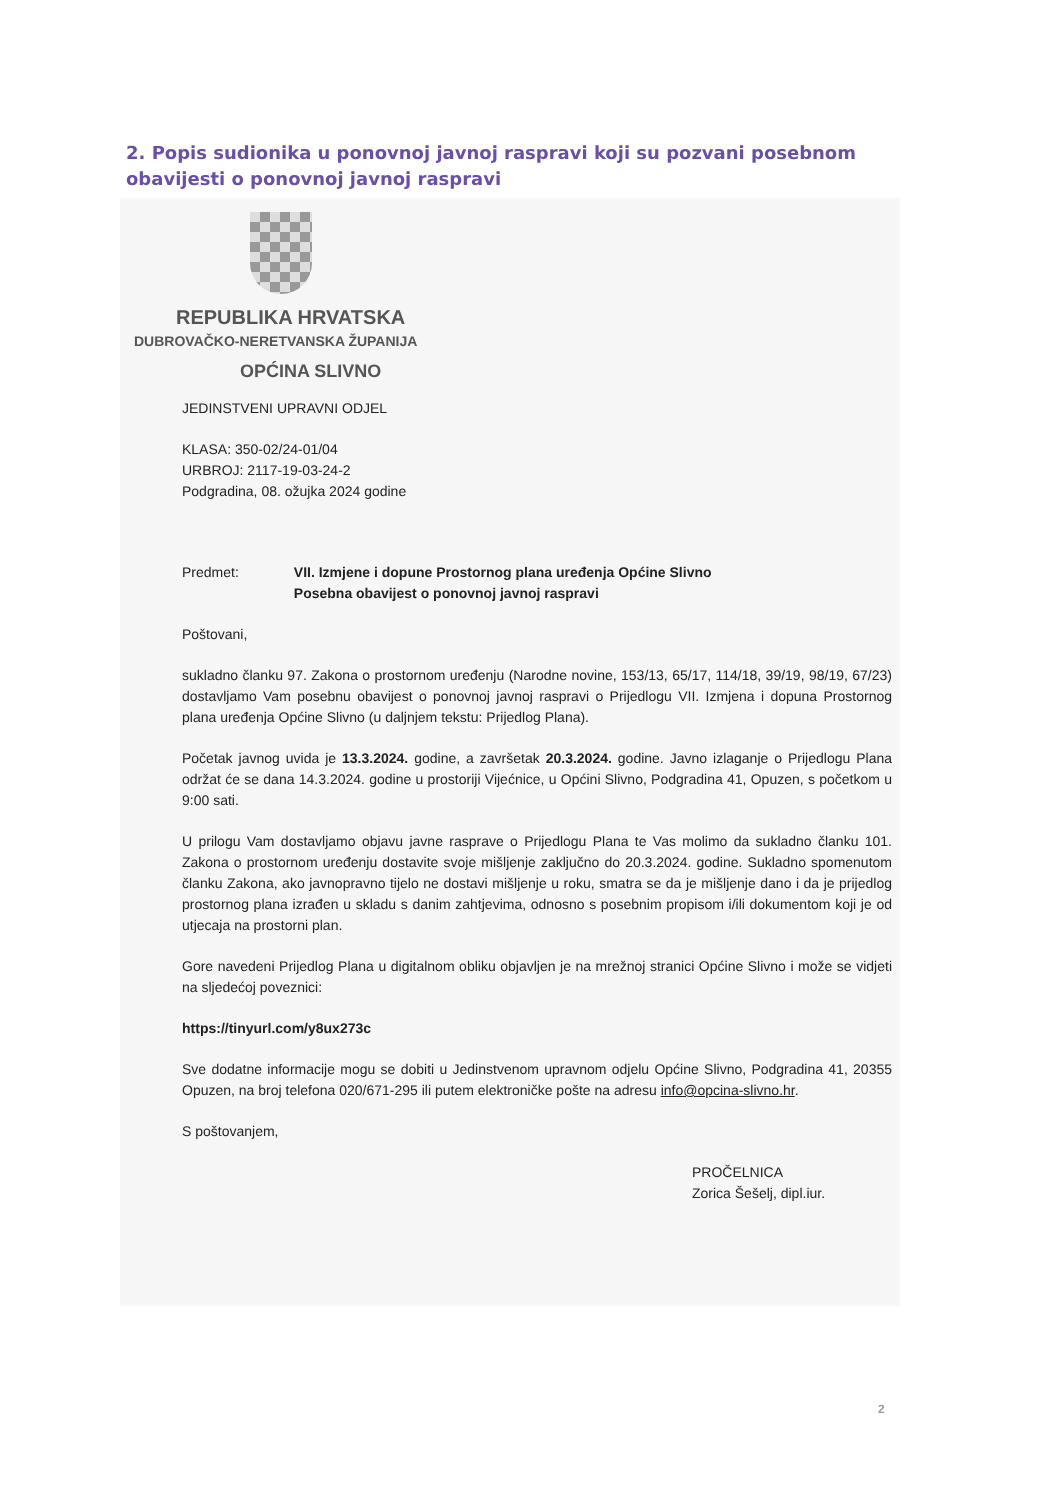2. Popis sudionika u ponovnoj javnoj raspravi koji su pozvani posebnom obavijesti o ponovnoj javnoj raspravi
REPUBLIKA HRVATSKA
DUBROVAČKO-NERETVANSKA ŽUPANIJA
OPĆINA SLIVNO
JEDINSTVENI UPRAVNI ODJEL
KLASA: 350-02/24-01/04
URBROJ: 2117-19-03-24-2
Podgradina, 08. ožujka 2024 godine
Predmet: VII. Izmjene i dopune Prostornog plana uređenja Općine Slivno
Posebna obavijest o ponovnoj javnoj raspravi
Poštovani,
sukladno članku 97. Zakona o prostornom uređenju (Narodne novine, 153/13, 65/17, 114/18, 39/19, 98/19, 67/23) dostavljamo Vam posebnu obavijest o ponovnoj javnoj raspravi o Prijedlogu VII. Izmjena i dopuna Prostornog plana uređenja Općine Slivno (u daljnjem tekstu: Prijedlog Plana).
Početak javnog uvida je 13.3.2024. godine, a završetak 20.3.2024. godine. Javno izlaganje o Prijedlogu Plana održat će se dana 14.3.2024. godine u prostoriji Vijećnice, u Općini Slivno, Podgradina 41, Opuzen, s početkom u 9:00 sati.
U prilogu Vam dostavljamo objavu javne rasprave o Prijedlogu Plana te Vas molimo da sukladno članku 101. Zakona o prostornom uređenju dostavite svoje mišljenje zaključno do 20.3.2024. godine. Sukladno spomenutom članku Zakona, ako javnopravno tijelo ne dostavi mišljenje u roku, smatra se da je mišljenje dano i da je prijedlog prostornog plana izrađen u skladu s danim zahtjevima, odnosno s posebnim propisom i/ili dokumentom koji je od utjecaja na prostorni plan.
Gore navedeni Prijedlog Plana u digitalnom obliku objavljen je na mrežnoj stranici Općine Slivno i može se vidjeti na sljedećoj poveznici:
https://tinyurl.com/y8ux273c
Sve dodatne informacije mogu se dobiti u Jedinstvenom upravnom odjelu Općine Slivno, Podgradina 41, 20355 Opuzen, na broj telefona 020/671-295 ili putem elektroničke pošte na adresu info@opcina-slivno.hr.
S poštovanjem,
PROČELNICA
Zorica Šešelj, dipl.iur.
2